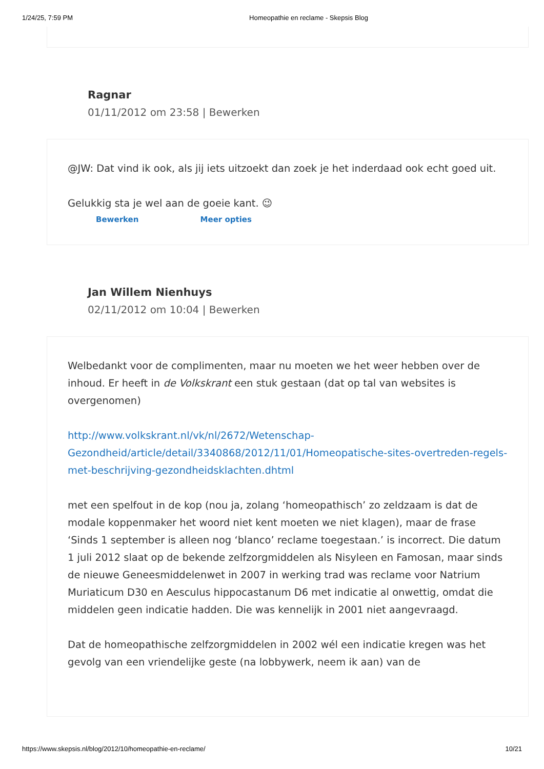1/24/25, 7:59 PM Homeopathie en reclame - Skepsis Blog
Ragnar
01/11/2012 om 23:58 | Bewerken
@JW: Dat vind ik ook, als jij iets uitzoekt dan zoek je het inderdaad ook echt goed uit.
Gelukkig sta je wel aan de goeie kant. 😉
Bewerken Meer opties
Jan Willem Nienhuys
02/11/2012 om 10:04 | Bewerken
Welbedankt voor de complimenten, maar nu moeten we het weer hebben over de inhoud. Er heeft in de Volkskrant een stuk gestaan (dat op tal van websites is overgenomen)
http://www.volkskrant.nl/vk/nl/2672/Wetenschap-Gezondheid/article/detail/3340868/2012/11/01/Homeopatische-sites-overtreden-regels-met-beschrijving-gezondheidsklachten.dhtml
met een spelfout in de kop (nou ja, zolang ‘homeopathisch’ zo zeldzaam is dat de modale koppenmaker het woord niet kent moeten we niet klagen), maar de frase ‘Sinds 1 september is alleen nog ‘blanco’ reclame toegestaan.’ is incorrect. Die datum 1 juli 2012 slaat op de bekende zelfzorgmiddelen als Nisyleen en Famosan, maar sinds de nieuwe Geneesmiddelenwet in 2007 in werking trad was reclame voor Natrium Muriaticum D30 en Aesculus hippocastanum D6 met indicatie al onwettig, omdat die middelen geen indicatie hadden. Die was kennelijk in 2001 niet aangevraagd.
Dat de homeopathische zelfzorgmiddelen in 2002 wél een indicatie kregen was het gevolg van een vriendelijke geste (na lobbywerk, neem ik aan) van de
https://www.skepsis.nl/blog/2012/10/homeopathie-en-reclame/ 10/21